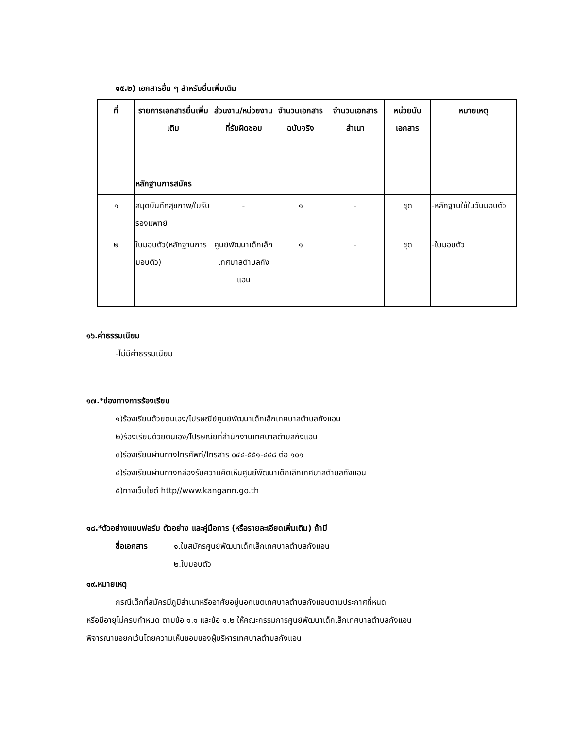๑๕.๒) เอกสารอื่น ๆ สำหรับยื่นเพิ่มเติม
| ที่ | รายการเอกสารยื่นเพิ่มเติม | ส่วนงาน/หน่วยงานที่รับผิดชอบ | จำนวนเอกสารฉบับจริง | จำนวนเอกสารสำเนา | หน่วยนับเอกสาร | หมายเหตุ |
| --- | --- | --- | --- | --- | --- | --- |
| | หลักฐานการสมัคร | | | | | |
| ๑ | สมุดบันทึกสุขภาพ/ใบรับรองแพทย์ | - | ๑ | - | ชุด | -หลักฐานใช้ในวันมอบตัว |
| ๒ | ใบมอบตัว(หลักฐานการมอบตัว) | ศูนย์พัฒนาเด็กเล็กเทศบาลตำบลกังแอน | ๑ | - | ชุด | -ใบมอบตัว |
๑๖.ค่าธรรมเนียม
-ไม่มีค่าธรรมเนียม
๑๗.*ช่องทางการร้องเรียน
๑)ร้องเรียนด้วยตนเอง/ไปรษณีย์ศูนย์พัฒนาเด็กเล็กเทศบาลตำบลกังแอน
๒)ร้องเรียนด้วยตนเอง/ไปรษณีย์ที่สำนักงานเทศบาลตำบลกังแอน
๓)ร้องเรียนผ่านทางโทรศัพท์/โทรสาร ๐๔๔-๕๕๑-๔๔๘ ต่อ ๑๐๑
๔)ร้องเรียนผ่านทางกล่องรับความคิดเห็นศูนย์พัฒนาเด็กเล็กเทศบาลตำบลกังแอน
๕)ทางเว็บไซต์ http//www.kangann.go.th
๑๘.*ตัวอย่างแบบฟอร์ม ตัวอย่าง และคู่มือการ (หรือรายละเอียดเพิ่มเติม) ถ้ามี
ชื่อเอกสาร ๑.ใบสมัครศูนย์พัฒนาเด็กเล็กเทศบาลตำบลกังแอน
๒.ใบมอบตัว
๑๙.หมายเหตุ
กรณีเด็กที่สมัครมีภูมิลำเนาหรืออาศัยอยู่นอกเขตเทศบาลตำบลกังแอนตามประกาศที่หนด
หรือมีอายุไม่ครบกำหนด ตามข้อ ๑.๑ และข้อ ๑.๒ ให้คณะกรรมการศูนย์พัฒนาเด็กเล็กเทศบาลตำบลกังแอน
พิจารณาขอยกเว้นโดยความเห็นชอบของผู้บริหารเทศบาลตำบลกังแอน